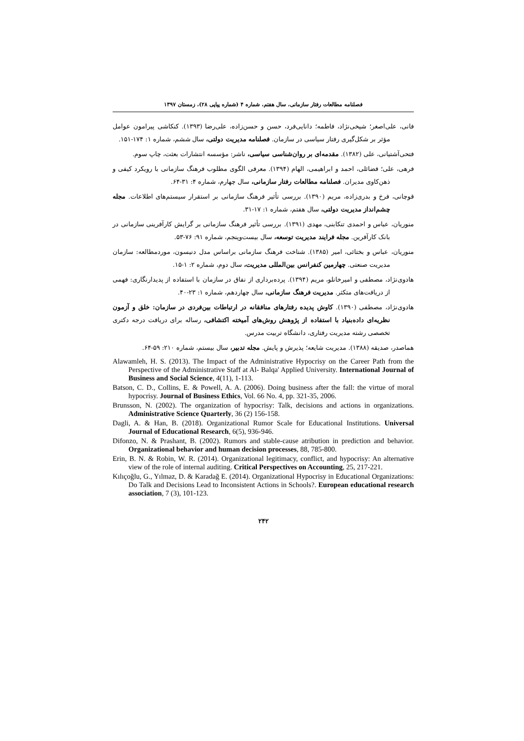فصلنامه مطالعات رفتار سازمانی، سال هفتم، شماره ۴ (شماره پیاپی ۲۸)، زمستان ۱۳۹۷
فانی، علی‌اصغر؛ شیخی‌نژاد، فاطمه؛ دانایی‌فرد، حسن و حسن‌زاده، علی‌رضا (۱۳۹۳). کنکاشی پیرامون عوامل مؤثر بر شکل‌گیری رفتار سیاسی در سازمان. فصلنامه مدیریت دولتی، سال ششم، شماره ۱: ۱۷۴-۱۵۱.
فتحی‌آشتیانی، علی (۱۳۸۲). مقدمه‌ای بر روان‌شناسی سیاسی، ناشر: مؤسسه انتشارات بعثت، چاپ سوم.
فرهی، علی؛ فضائلی، احمد و ابراهیمی، الهام (۱۳۹۴). معرفی الگوی مطلوب فرهنگ سازمانی با رویکرد کیفی و ذهن‌کاوی مدیران. فصلنامه مطالعات رفتار سازمانی، سال چهارم، شماره ۴: ۳۱-۶۴.
قوچانی، فرخ و بدری‌زاده، مریم (۱۳۹۰). بررسی تأثیر فرهنگ سازمانی بر استقرار سیستم‌های اطلاعات. مجله چشم‌انداز مدیریت دولتی، سال هفتم، شماره ۱: ۱۷-۳۱.
منوریان، عباس و احمدی تنکابنی، مهدی (۱۳۹۱). بررسی تأثیر فرهنگ سازمانی بر گرایش کارآفرینی سازمانی در بانک کارآفرین. مجله فرایند مدیریت توسعه، سال بیست‌وپنجم، شماره ۹۱: ۷۶-۵۳.
منوریان، عباس و بختائی، امیر (۱۳۸۵). شناخت فرهنگ سازمانی براساس مدل دنیسون، موردمطالعه: سازمان مدیریت صنعتی. چهارمین کنفرانس بین‌المللی مدیریت، سال دوم، شماره ۲: ۱-۱۵.
هادوی‌نژاد، مصطفی و امیرخانلو، مریم (۱۳۹۴). پرده‌برداری از نفاق در سازمان با استفاده از پدیدارنگاری: فهمی از دریافت‌های متکثر. مدیریت فرهنگ سازمانی، سال چهاردهم، شماره ۱: ۲۳-۴۰.
هادوی‌نژاد، مصطفی (۱۳۹۰). کاوش پدیده رفتارهای منافقانه در ارتباطات بین‌فردی در سازمان: خلق و آزمون نظریه‌ای داده‌بنیاد با استفاده از پژوهش روش‌های آمیخته اکتشافی، رساله برای دریافت درجه دکتری تخصصی رشته مدیریت رفتاری، دانشگاه تربیت مدرس.
هماصدر، صدیقه (۱۳۸۸). مدیریت شایعه؛ پذیرش و پایش. مجله تدبیر، سال بیستم، شماره ۲۱۰: ۵۹-۶۴.
Alawamleh, H. S. (2013). The Impact of the Administrative Hypocrisy on the Career Path from the Perspective of the Administrative Staff at Al- Balqa' Applied University. International Journal of Business and Social Science, 4(11), 1-113.
Batson, C. D., Collins, E. & Powell, A. A. (2006). Doing business after the fall: the virtue of moral hypocrisy. Journal of Business Ethics, Vol. 66 No. 4, pp. 321-35, 2006.
Brunsson, N. (2002). The organization of hypocrisy: Talk, decisions and actions in organizations. Administrative Science Quarterly, 36 (2) 156-158.
Dagli, A. & Han, B. (2018). Organizational Rumor Scale for Educational Institutions. Universal Journal of Educational Research, 6(5), 936-946.
Difonzo, N. & Prashant, B. (2002). Rumors and stable-cause atribution in prediction and behavior. Organizational behavior and human decision processes, 88, 785-800.
Erin, B. N. & Robin, W. R. (2014). Organizational legitimacy, conflict, and hypocrisy: An alternative view of the role of internal auditing. Critical Perspectives on Accounting, 25, 217-221.
Kılıçoğlu, G., Yılmaz, D. & Karadağ E. (2014). Organizational Hypocrisy in Educational Organizations: Do Talk and Decisions Lead to Inconsistent Actions in Schools?. European educational research association, 7 (3), 101-123.
۲۴۲